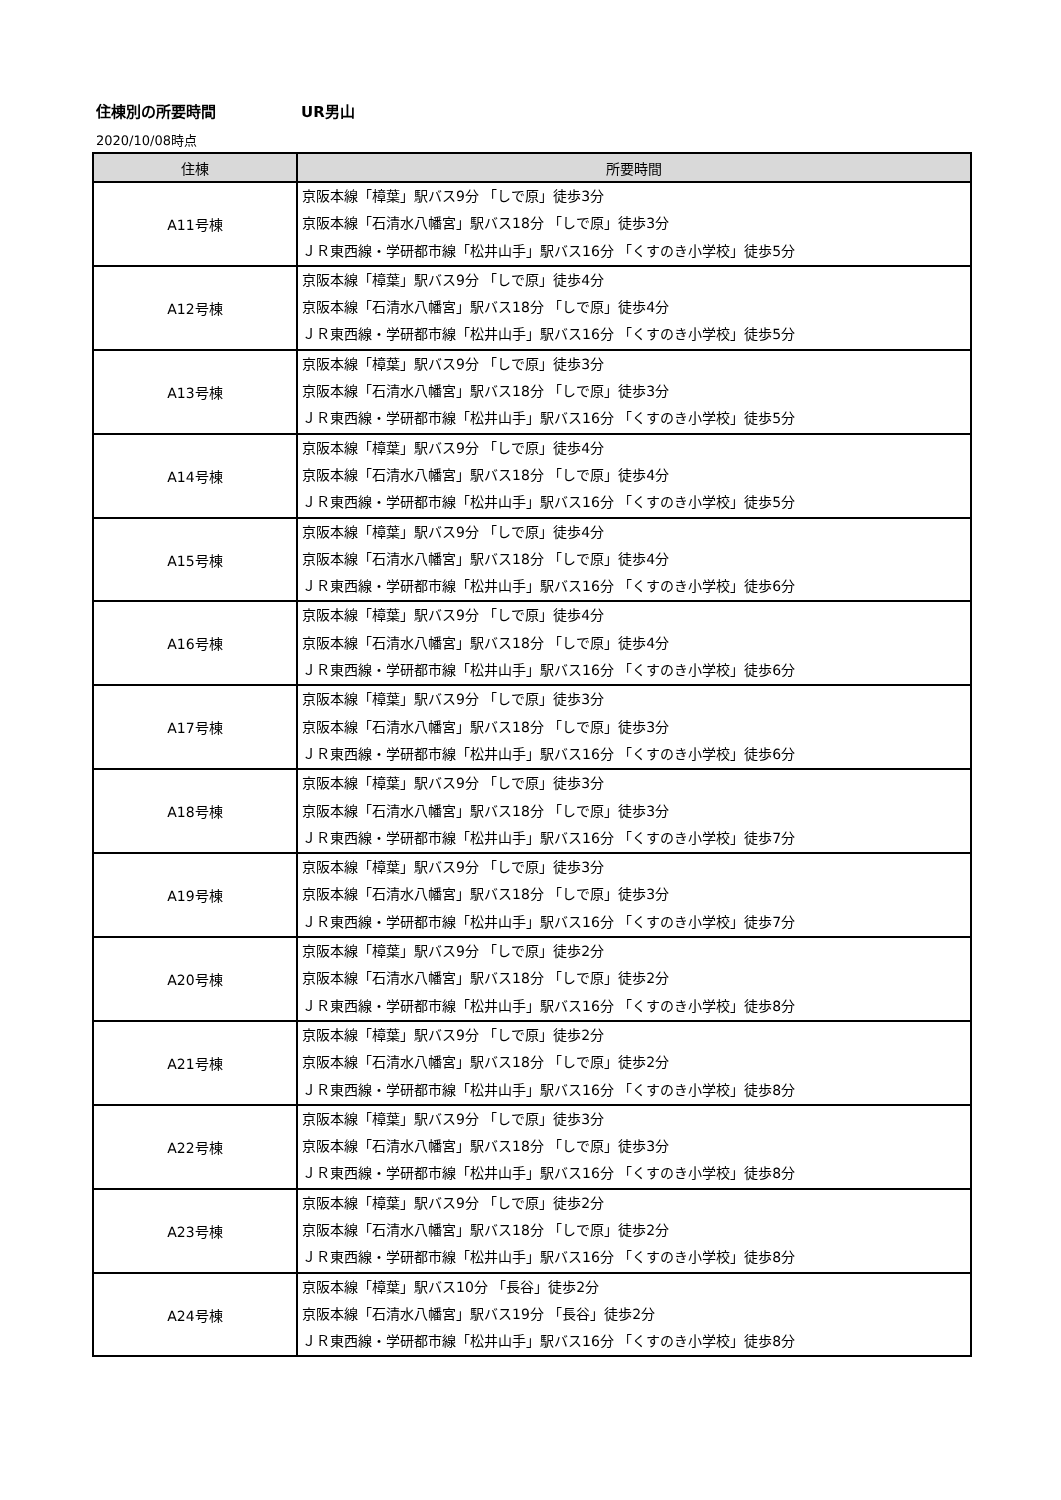住棟別の所要時間 UR男山
2020/10/08時点
| 住棟 | 所要時間 |
| --- | --- |
| A11号棟 | 京阪本線「樟葉」駅バス9分 「しで原」徒歩3分 京阪本線「石清水八幡宮」駅バス18分 「しで原」徒歩3分 ＪＲ東西線・学研都市線「松井山手」駅バス16分 「くすのき小学校」徒歩5分 |
| A12号棟 | 京阪本線「樟葉」駅バス9分 「しで原」徒歩4分 京阪本線「石清水八幡宮」駅バス18分 「しで原」徒歩4分 ＪＲ東西線・学研都市線「松井山手」駅バス16分 「くすのき小学校」徒歩5分 |
| A13号棟 | 京阪本線「樟葉」駅バス9分 「しで原」徒歩3分 京阪本線「石清水八幡宮」駅バス18分 「しで原」徒歩3分 ＪＲ東西線・学研都市線「松井山手」駅バス16分 「くすのき小学校」徒歩5分 |
| A14号棟 | 京阪本線「樟葉」駅バス9分 「しで原」徒歩4分 京阪本線「石清水八幡宮」駅バス18分 「しで原」徒歩4分 ＪＲ東西線・学研都市線「松井山手」駅バス16分 「くすのき小学校」徒歩5分 |
| A15号棟 | 京阪本線「樟葉」駅バス9分 「しで原」徒歩4分 京阪本線「石清水八幡宮」駅バス18分 「しで原」徒歩4分 ＪＲ東西線・学研都市線「松井山手」駅バス16分 「くすのき小学校」徒歩6分 |
| A16号棟 | 京阪本線「樟葉」駅バス9分 「しで原」徒歩4分 京阪本線「石清水八幡宮」駅バス18分 「しで原」徒歩4分 ＪＲ東西線・学研都市線「松井山手」駅バス16分 「くすのき小学校」徒歩6分 |
| A17号棟 | 京阪本線「樟葉」駅バス9分 「しで原」徒歩3分 京阪本線「石清水八幡宮」駅バス18分 「しで原」徒歩3分 ＪＲ東西線・学研都市線「松井山手」駅バス16分 「くすのき小学校」徒歩6分 |
| A18号棟 | 京阪本線「樟葉」駅バス9分 「しで原」徒歩3分 京阪本線「石清水八幡宮」駅バス18分 「しで原」徒歩3分 ＪＲ東西線・学研都市線「松井山手」駅バス16分 「くすのき小学校」徒歩7分 |
| A19号棟 | 京阪本線「樟葉」駅バス9分 「しで原」徒歩3分 京阪本線「石清水八幡宮」駅バス18分 「しで原」徒歩3分 ＪＲ東西線・学研都市線「松井山手」駅バス16分 「くすのき小学校」徒歩7分 |
| A20号棟 | 京阪本線「樟葉」駅バス9分 「しで原」徒歩2分 京阪本線「石清水八幡宮」駅バス18分 「しで原」徒歩2分 ＪＲ東西線・学研都市線「松井山手」駅バス16分 「くすのき小学校」徒歩8分 |
| A21号棟 | 京阪本線「樟葉」駅バス9分 「しで原」徒歩2分 京阪本線「石清水八幡宮」駅バス18分 「しで原」徒歩2分 ＪＲ東西線・学研都市線「松井山手」駅バス16分 「くすのき小学校」徒歩8分 |
| A22号棟 | 京阪本線「樟葉」駅バス9分 「しで原」徒歩3分 京阪本線「石清水八幡宮」駅バス18分 「しで原」徒歩3分 ＪＲ東西線・学研都市線「松井山手」駅バス16分 「くすのき小学校」徒歩8分 |
| A23号棟 | 京阪本線「樟葉」駅バス9分 「しで原」徒歩2分 京阪本線「石清水八幡宮」駅バス18分 「しで原」徒歩2分 ＪＲ東西線・学研都市線「松井山手」駅バス16分 「くすのき小学校」徒歩8分 |
| A24号棟 | 京阪本線「樟葉」駅バス10分 「長谷」徒歩2分 京阪本線「石清水八幡宮」駅バス19分 「長谷」徒歩2分 ＪＲ東西線・学研都市線「松井山手」駅バス16分 「くすのき小学校」徒歩8分 |